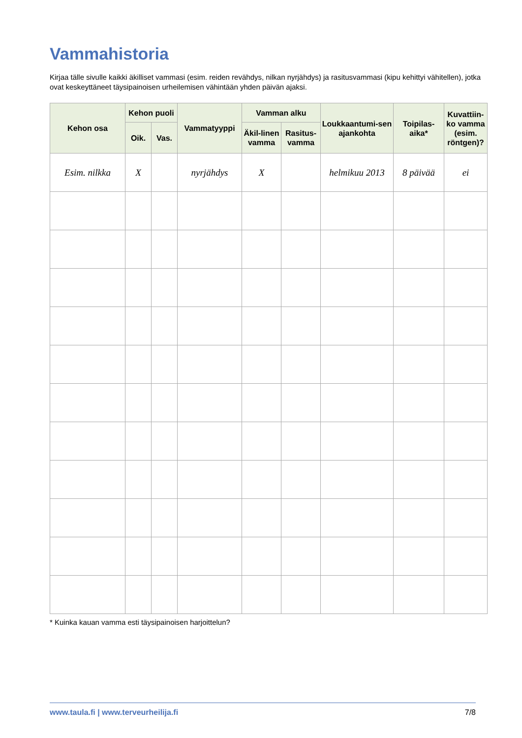Vammahistoria
Kirjaa tälle sivulle kaikki äkilliset vammasi (esim. reiden revähdys, nilkan nyrjähdys) ja rasitusvammasi (kipu kehittyi vähitellen), jotka ovat keskeyttäneet täysipainoisen urheilemisen vähintään yhden päivän ajaksi.
| Kehon osa | Kehon puoli | | Vammatyyppi | Vamman alku | | Loukkaantumi-sen ajankohta | Toipilas-aika* | Kuvattiin-ko vamma (esim. röntgen)? |
| --- | --- | --- | --- | --- | --- | --- | --- | --- |
| | Oik. | Vas. | | Äkil-linen vamma | Rasitus-vamma | | | |
| Esim. nilkka | X | | nyrjähdys | X | | helmikuu 2013 | 8 päivää | ei |
* Kuinka kauan vamma esti täysipainoisen harjoittelun?
www.taula.fi | www.terveurheilija.fi 7/8